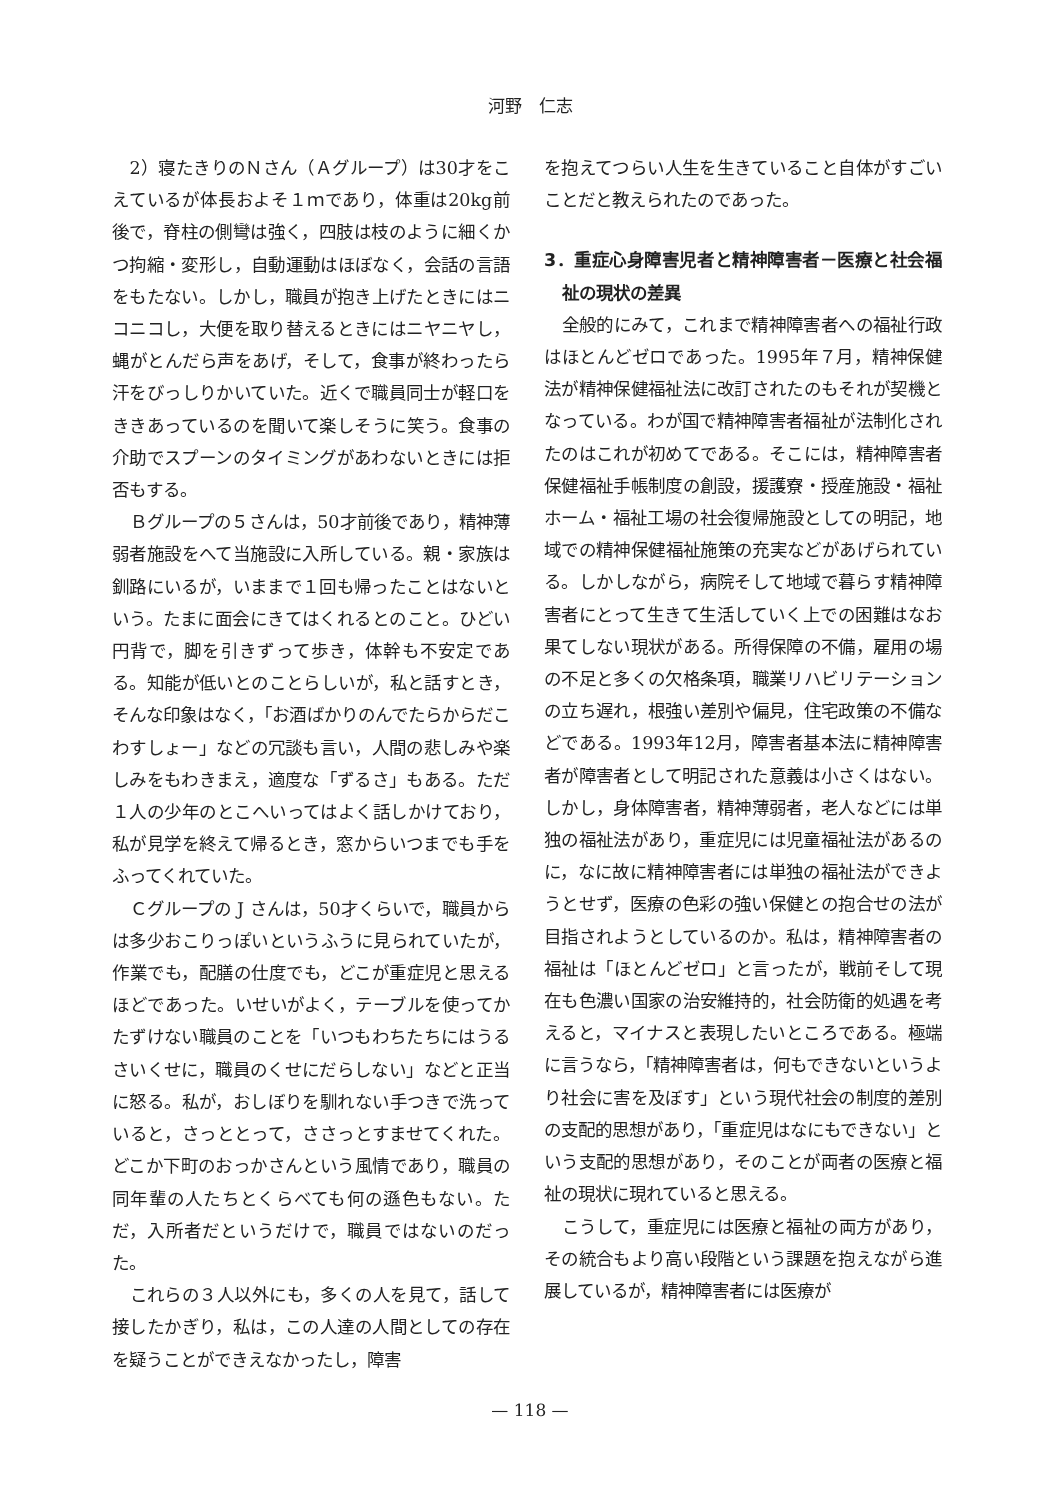河野　仁志
2）寝たきりのＮさん（Ａグループ）は30才をこえているが体長およそ１ｍであり，体重は20kg前後で，脊柱の側彎は強く，四肢は枝のように細くかつ拘縮・変形し，自動運動はほぼなく，会話の言語をもたない。しかし，職員が抱き上げたときにはニコニコし，大便を取り替えるときにはニヤニヤし，蝿がとんだら声をあげ，そして，食事が終わったら汗をびっしりかいていた。近くで職員同士が軽口をききあっているのを聞いて楽しそうに笑う。食事の介助でスプーンのタイミングがあわないときには拒否もする。
Ｂグループの５さんは，50才前後であり，精神薄弱者施設をへて当施設に入所している。親・家族は釧路にいるが，いままで１回も帰ったことはないという。たまに面会にきてはくれるとのこと。ひどい円背で，脚を引きずって歩き，体幹も不安定である。知能が低いとのことらしいが，私と話すとき，そんな印象はなく，「お酒ばかりのんでたらからだこわすしょー」などの冗談も言い，人間の悲しみや楽しみをもわきまえ，適度な「ずるさ」もある。ただ１人の少年のとこへいってはよく話しかけており，私が見学を終えて帰るとき，窓からいつまでも手をふってくれていた。
Ｃグループの J さんは，50才くらいで，職員からは多少おこりっぽいというふうに見られていたが，作業でも，配膳の仕度でも，どこが重症児と思えるほどであった。いせいがよく，テーブルを使ってかたずけない職員のことを「いつもわちたちにはうるさいくせに，職員のくせにだらしない」などと正当に怒る。私が，おしぼりを馴れない手つきで洗っていると，さっととって，ささっとすませてくれた。どこか下町のおっかさんという風情であり，職員の同年輩の人たちとくらべても何の遜色もない。ただ，入所者だというだけで，職員ではないのだった。
これらの３人以外にも，多くの人を見て，話して接したかぎり，私は，この人達の人間としての存在を疑うことができえなかったし，障害
を抱えてつらい人生を生きていること自体がすごいことだと教えられたのであった。
3．重症心身障害児者と精神障害者－医療と社会福祉の現状の差異
全般的にみて，これまで精神障害者への福祉行政はほとんどゼロであった。1995年７月，精神保健法が精神保健福祉法に改訂されたのもそれが契機となっている。わが国で精神障害者福祉が法制化されたのはこれが初めてである。そこには，精神障害者保健福祉手帳制度の創設，援護寮・授産施設・福祉ホーム・福祉工場の社会復帰施設としての明記，地域での精神保健福祉施策の充実などがあげられている。しかしながら，病院そして地域で暮らす精神障害者にとって生きて生活していく上での困難はなお果てしない現状がある。所得保障の不備，雇用の場の不足と多くの欠格条項，職業リハビリテーションの立ち遅れ，根強い差別や偏見，住宅政策の不備などである。1993年12月，障害者基本法に精神障害者が障害者として明記された意義は小さくはない。しかし，身体障害者，精神薄弱者，老人などには単独の福祉法があり，重症児には児童福祉法があるのに，なに故に精神障害者には単独の福祉法ができようとせず，医療の色彩の強い保健との抱合せの法が目指されようとしているのか。私は，精神障害者の福祉は「ほとんどゼロ」と言ったが，戦前そして現在も色濃い国家の治安維持的，社会防衛的処遇を考えると，マイナスと表現したいところである。極端に言うなら，「精神障害者は，何もできないというより社会に害を及ぼす」という現代社会の制度的差別の支配的思想があり，「重症児はなにもできない」という支配的思想があり，そのことが両者の医療と福祉の現状に現れていると思える。
こうして，重症児には医療と福祉の両方があり，その統合もより高い段階という課題を抱えながら進展しているが，精神障害者には医療が
— 118 —